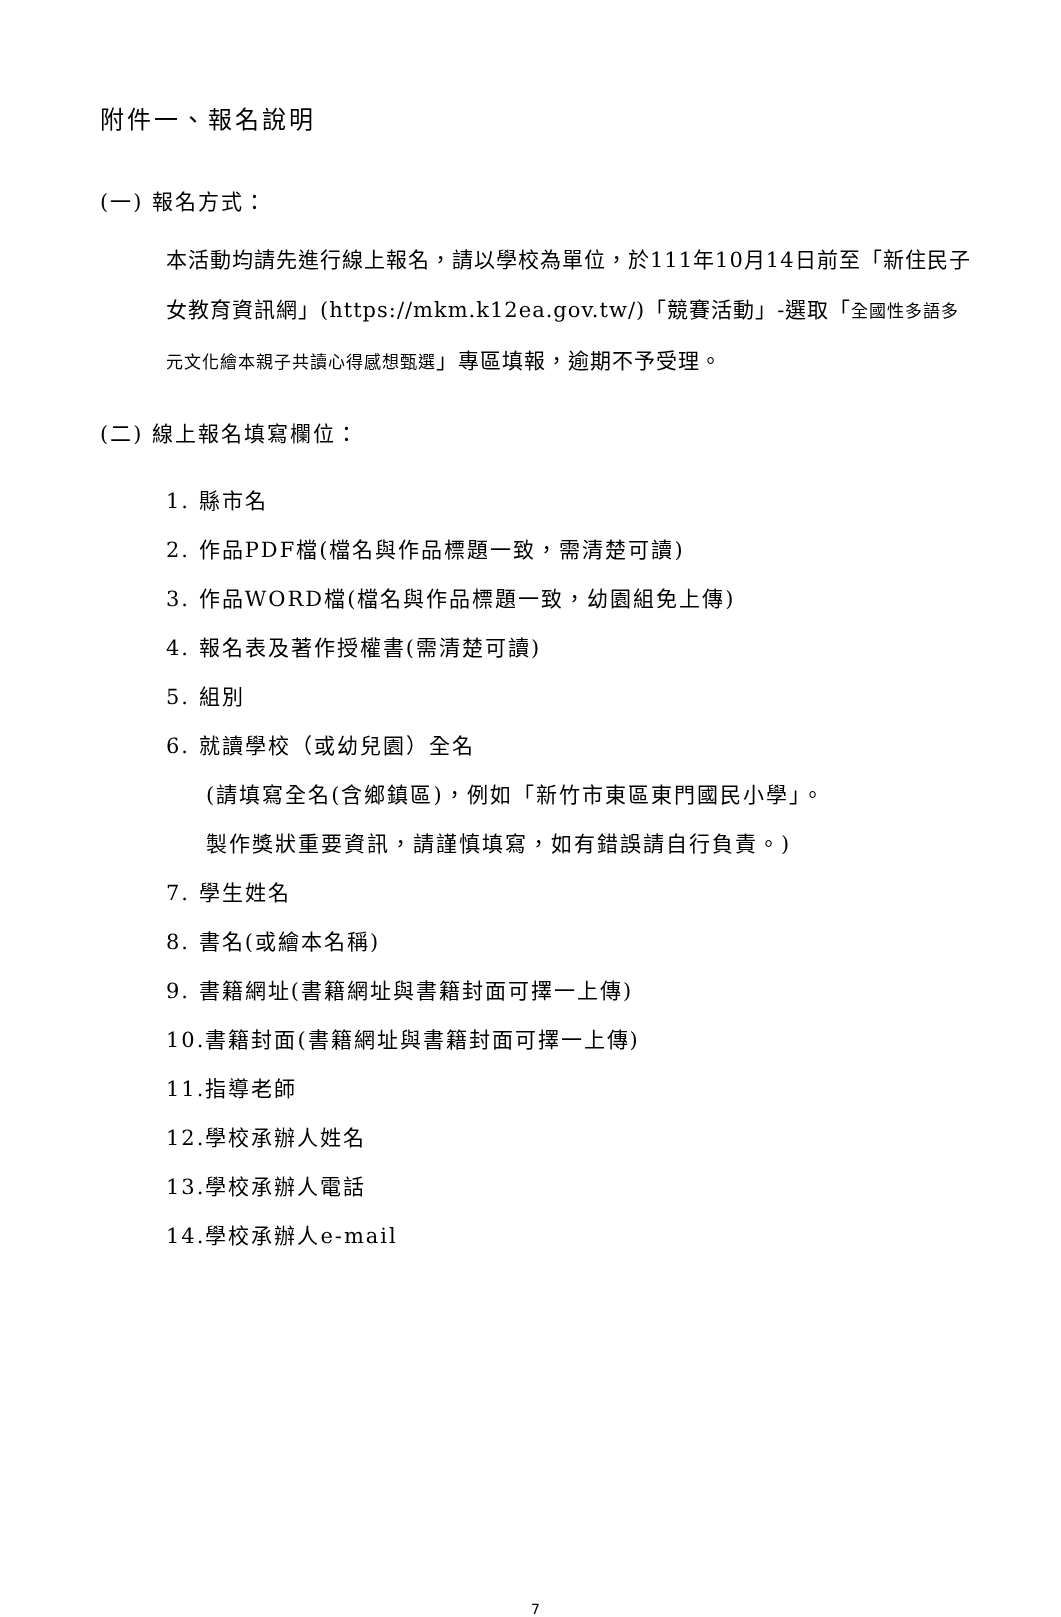附件一、報名說明
(一) 報名方式：
本活動均請先進行線上報名，請以學校為單位，於111年10月14日前至「新住民子女教育資訊網」(https://mkm.k12ea.gov.tw/)「競賽活動」-選取「全國性多語多元文化繪本親子共讀心得感想甄選」專區填報，逾期不予受理。
(二) 線上報名填寫欄位：
1. 縣市名
2. 作品PDF檔(檔名與作品標題一致，需清楚可讀)
3. 作品WORD檔(檔名與作品標題一致，幼園組免上傳)
4. 報名表及著作授權書(需清楚可讀)
5. 組別
6. 就讀學校（或幼兒園）全名
(請填寫全名(含鄉鎮區)，例如「新竹市東區東門國民小學」。
製作獎狀重要資訊，請謹慎填寫，如有錯誤請自行負責。)
7. 學生姓名
8. 書名(或繪本名稱)
9. 書籍網址(書籍網址與書籍封面可擇一上傳)
10.書籍封面(書籍網址與書籍封面可擇一上傳)
11.指導老師
12.學校承辦人姓名
13.學校承辦人電話
14.學校承辦人e-mail
7